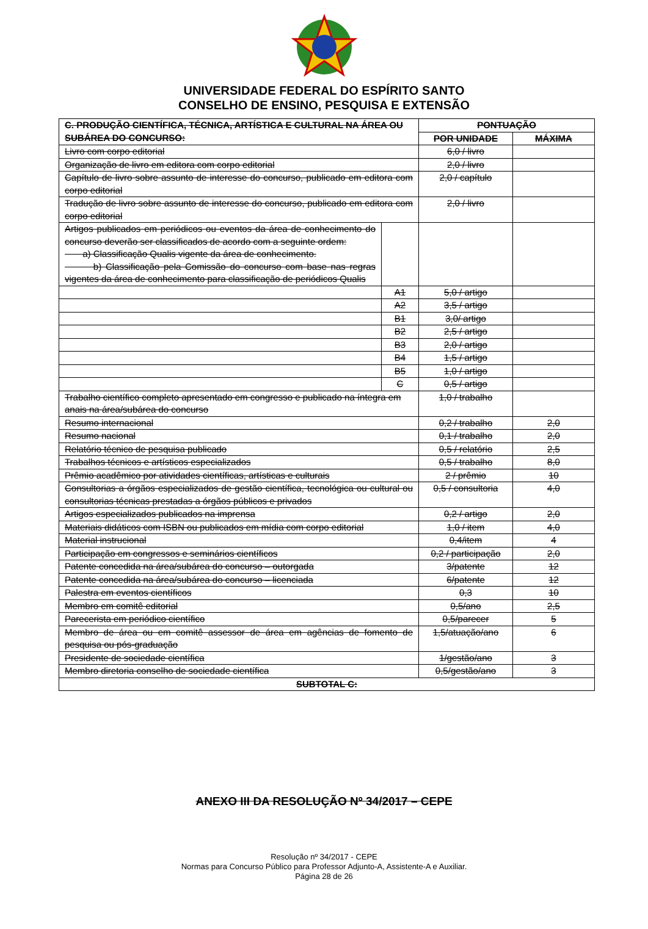UNIVERSIDADE FEDERAL DO ESPÍRITO SANTO
CONSELHO DE ENSINO, PESQUISA E EXTENSÃO
| C. PRODUÇÃO CIENTÍFICA, TÉCNICA, ARTÍSTICA E CULTURAL NA ÁREA OU SUBÁREA DO CONCURSO: | | PONTUAÇÃO | |
| --- | --- | --- | --- |
| | | POR UNIDADE | MÁXIMA |
| Livro com corpo editorial | | 6,0 / livro | |
| Organização de livro em editora com corpo editorial | | 2,0 / livro | |
| Capítulo de livro sobre assunto de interesse do concurso, publicado em editora com corpo editorial | | 2,0 / capítulo | |
| Tradução de livro sobre assunto de interesse do concurso, publicado em editora com corpo editorial | | 2,0 / livro | |
| Artigos publicados em periódicos ou eventos da área de conhecimento do concurso deverão ser classificados de acordo com a seguinte ordem: a) Classificação Qualis vigente da área de conhecimento. b) Classificação pela Comissão do concurso com base nas regras vigentes da área de conhecimento para classificação de periódicos Qualis | | | |
| | A1 | 5,0 / artigo | |
| | A2 | 3,5 / artigo | |
| | B1 | 3,0/ artigo | |
| | B2 | 2,5 / artigo | |
| | B3 | 2,0 / artigo | |
| | B4 | 1,5 / artigo | |
| | B5 | 1,0 / artigo | |
| | C | 0,5 / artigo | |
| Trabalho científico completo apresentado em congresso e publicado na íntegra em anais na área/subárea do concurso | | 1,0 / trabalho | |
| Resumo internacional | | 0,2 / trabalho | 2,0 |
| Resumo nacional | | 0,1 / trabalho | 2,0 |
| Relatório técnico de pesquisa publicado | | 0,5 / relatório | 2,5 |
| Trabalhos técnicos e artísticos especializados | | 0,5 / trabalho | 8,0 |
| Prêmio acadêmico por atividades científicas, artísticas e culturais | | 2 / prêmio | 10 |
| Consultorias a órgãos especializados de gestão científica, tecnológica ou cultural ou consultorias técnicas prestadas a órgãos públicos e privados | | 0,5 / consultoria | 4,0 |
| Artigos especializados publicados na imprensa | | 0,2 / artigo | 2,0 |
| Materiais didáticos com ISBN ou publicados em mídia com corpo editorial | | 1,0 / item | 4,0 |
| Material instrucional | | 0,4/item | 4 |
| Participação em congressos e seminários científicos | | 0,2 / participação | 2,0 |
| Patente concedida na área/subárea do concurso – outorgada | | 3/patente | 12 |
| Patente concedida na área/subárea do concurso – licenciada | | 6/patente | 12 |
| Palestra em eventos científicos | | 0,3 | 10 |
| Membro em comitê editorial | | 0,5/ano | 2,5 |
| Parecerista em periódico científico | | 0,5/parecer | 5 |
| Membro de área ou em comitê assessor de área em agências de fomento de pesquisa ou pós-graduação | | 1,5/atuação/ano | 6 |
| Presidente de sociedade científica | | 1/gestão/ano | 3 |
| Membro diretoria conselho de sociedade científica | | 0,5/gestão/ano | 3 |
| SUBTOTAL C: | | | |
ANEXO III DA RESOLUÇÃO Nº 34/2017 – CEPE
Resolução nº 34/2017 - CEPE
Normas para Concurso Público para Professor Adjunto-A, Assistente-A e Auxiliar.
Página 28 de 26